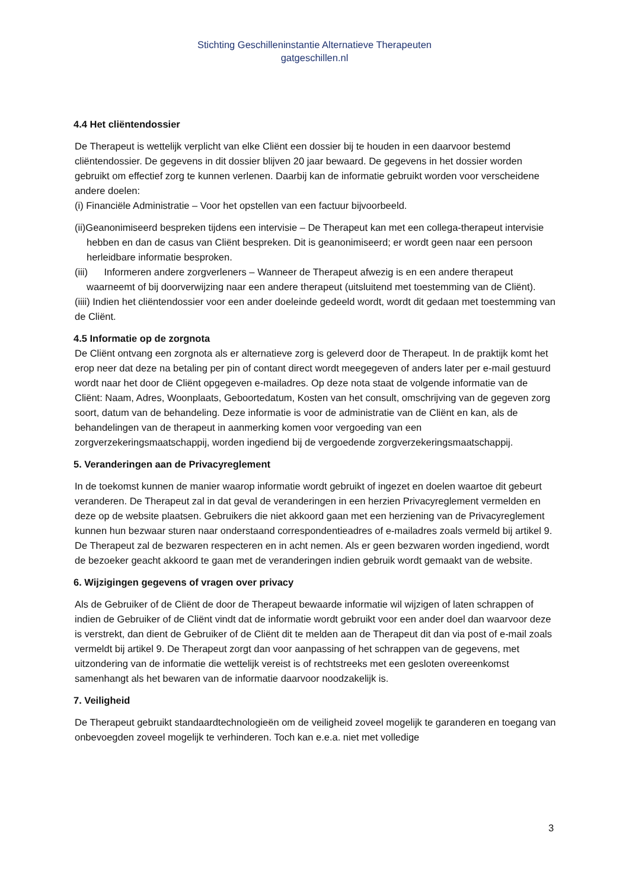Stichting Geschilleninstantie Alternatieve Therapeuten
gatgeschillen.nl
4.4 Het cliëntendossier
De Therapeut is wettelijk verplicht van elke Cliënt een dossier bij te houden in een daarvoor bestemd cliëntendossier. De gegevens in dit dossier blijven 20 jaar bewaard. De gegevens in het dossier worden gebruikt om effectief zorg te kunnen verlenen. Daarbij kan de informatie gebruikt worden voor verscheidene andere doelen:
(i) Financiële Administratie – Voor het opstellen van een factuur bijvoorbeeld.
(ii)Geanonimiseerd bespreken tijdens een intervisie – De Therapeut kan met een collega-therapeut intervisie hebben en dan de casus van Cliënt bespreken. Dit is geanonimiseerd; er wordt geen naar een persoon herleidbare informatie besproken.
(iii) Informeren andere zorgverleners – Wanneer de Therapeut afwezig is en een andere therapeut waarneemt of bij doorverwijzing naar een andere therapeut (uitsluitend met toestemming van de Cliënt).
(iiii) Indien het cliëntendossier voor een ander doeleinde gedeeld wordt, wordt dit gedaan met toestemming van de Cliënt.
4.5 Informatie op de zorgnota
De Cliënt ontvang een zorgnota als er alternatieve zorg is geleverd door de Therapeut. In de praktijk komt het erop neer dat deze na betaling per pin of contant direct wordt meegegeven of anders later per e-mail gestuurd wordt naar het door de Cliënt opgegeven e-mailadres. Op deze nota staat de volgende informatie van de Cliënt: Naam, Adres, Woonplaats, Geboortedatum, Kosten van het consult, omschrijving van de gegeven zorg soort, datum van de behandeling. Deze informatie is voor de administratie van de Cliënt en kan, als de behandelingen van de therapeut in aanmerking komen voor vergoeding van een zorgverzekeringsmaatschappij, worden ingediend bij de vergoedende zorgverzekeringsmaatschappij.
5. Veranderingen aan de Privacyreglement
In de toekomst kunnen de manier waarop informatie wordt gebruikt of ingezet en doelen waartoe dit gebeurt veranderen. De Therapeut zal in dat geval de veranderingen in een herzien Privacyreglement vermelden en deze op de website plaatsen. Gebruikers die niet akkoord gaan met een herziening van de Privacyreglement kunnen hun bezwaar sturen naar onderstaand correspondentieadres of e-mailadres zoals vermeld bij artikel 9. De Therapeut zal de bezwaren respecteren en in acht nemen. Als er geen bezwaren worden ingediend, wordt de bezoeker geacht akkoord te gaan met de veranderingen indien gebruik wordt gemaakt van de website.
6. Wijzigingen gegevens of vragen over privacy
Als de Gebruiker of de Cliënt de door de Therapeut bewaarde informatie wil wijzigen of laten schrappen of indien de Gebruiker of de Cliënt vindt dat de informatie wordt gebruikt voor een ander doel dan waarvoor deze is verstrekt, dan dient de Gebruiker of de Cliënt dit te melden aan de Therapeut dit dan via post of e-mail zoals vermeldt bij artikel 9. De Therapeut zorgt dan voor aanpassing of het schrappen van de gegevens, met uitzondering van de informatie die wettelijk vereist is of rechtstreeks met een gesloten overeenkomst samenhangt als het bewaren van de informatie daarvoor noodzakelijk is.
7. Veiligheid
De Therapeut gebruikt standaardtechnologieën om de veiligheid zoveel mogelijk te garanderen en toegang van onbevoegden zoveel mogelijk te verhinderen. Toch kan e.e.a. niet met volledige
3